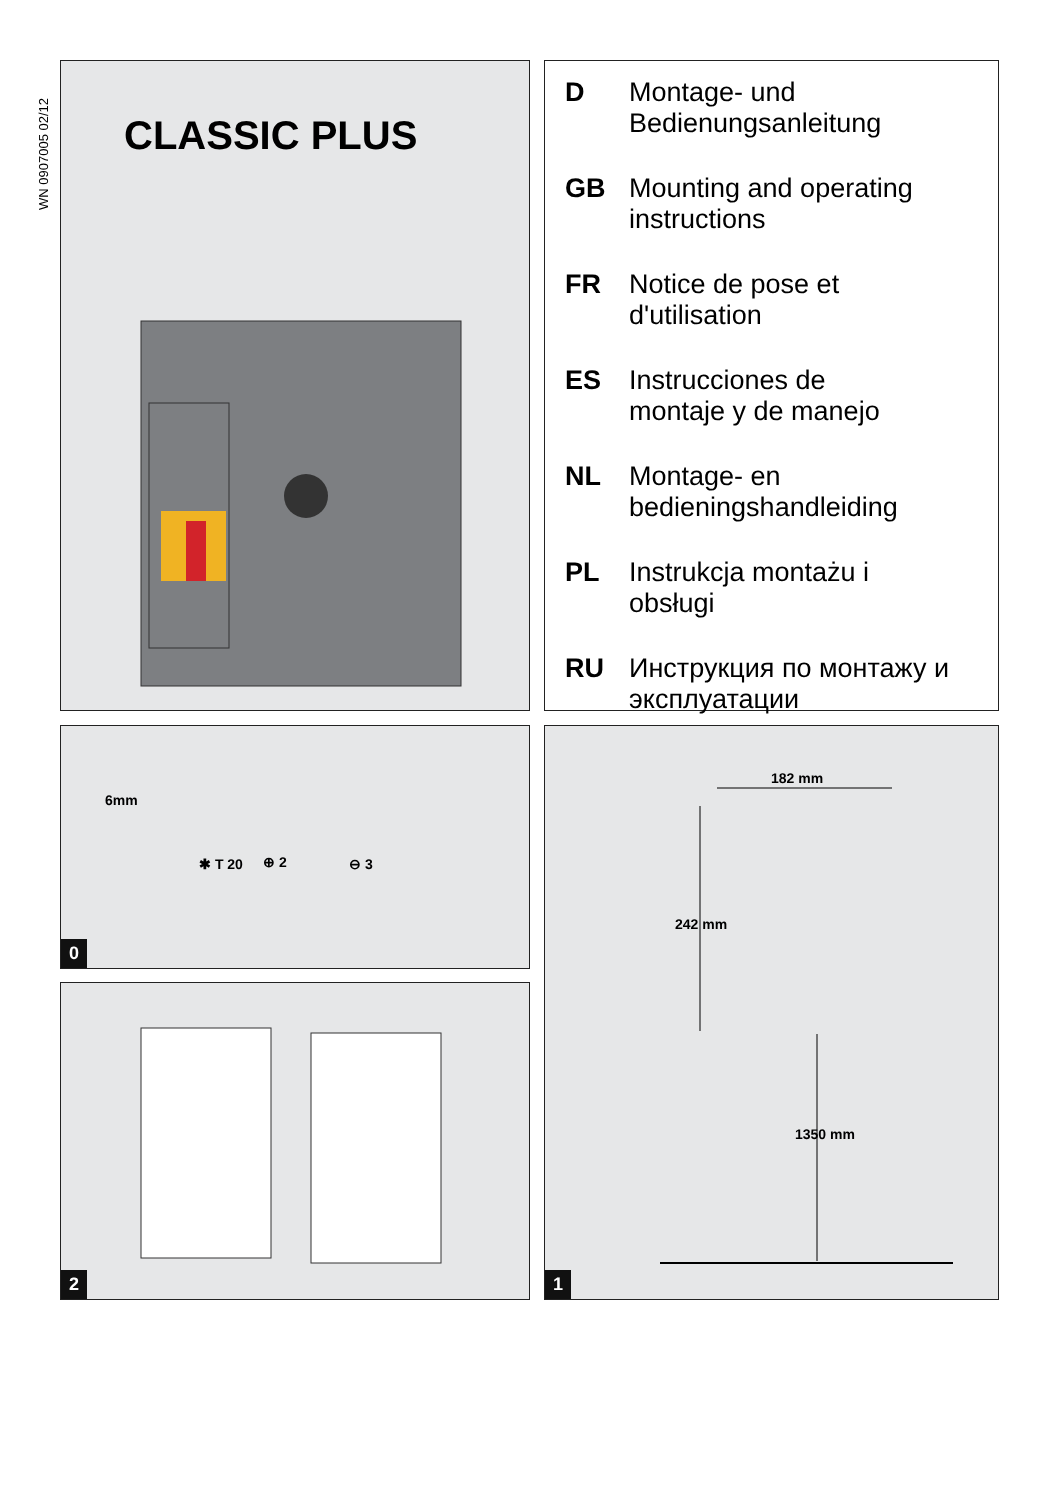WN 0907005 02/12
CLASSIC PLUS
D Montage- und
Bedienungsanleitung
GB Mounting and operating
instructions
FR Notice de pose et
d'utilisation
ES Instrucciones de
montaje y de manejo
NL Montage- en
bedieningshandleiding
PL Instrukcja montażu i
obsługi
RU Инструкция по монтажу и
эксплуатации
6mm
✱ T 20 ⊕ 2 ⊖ 3
0
2
182 mm
242 mm
1350 mm
1